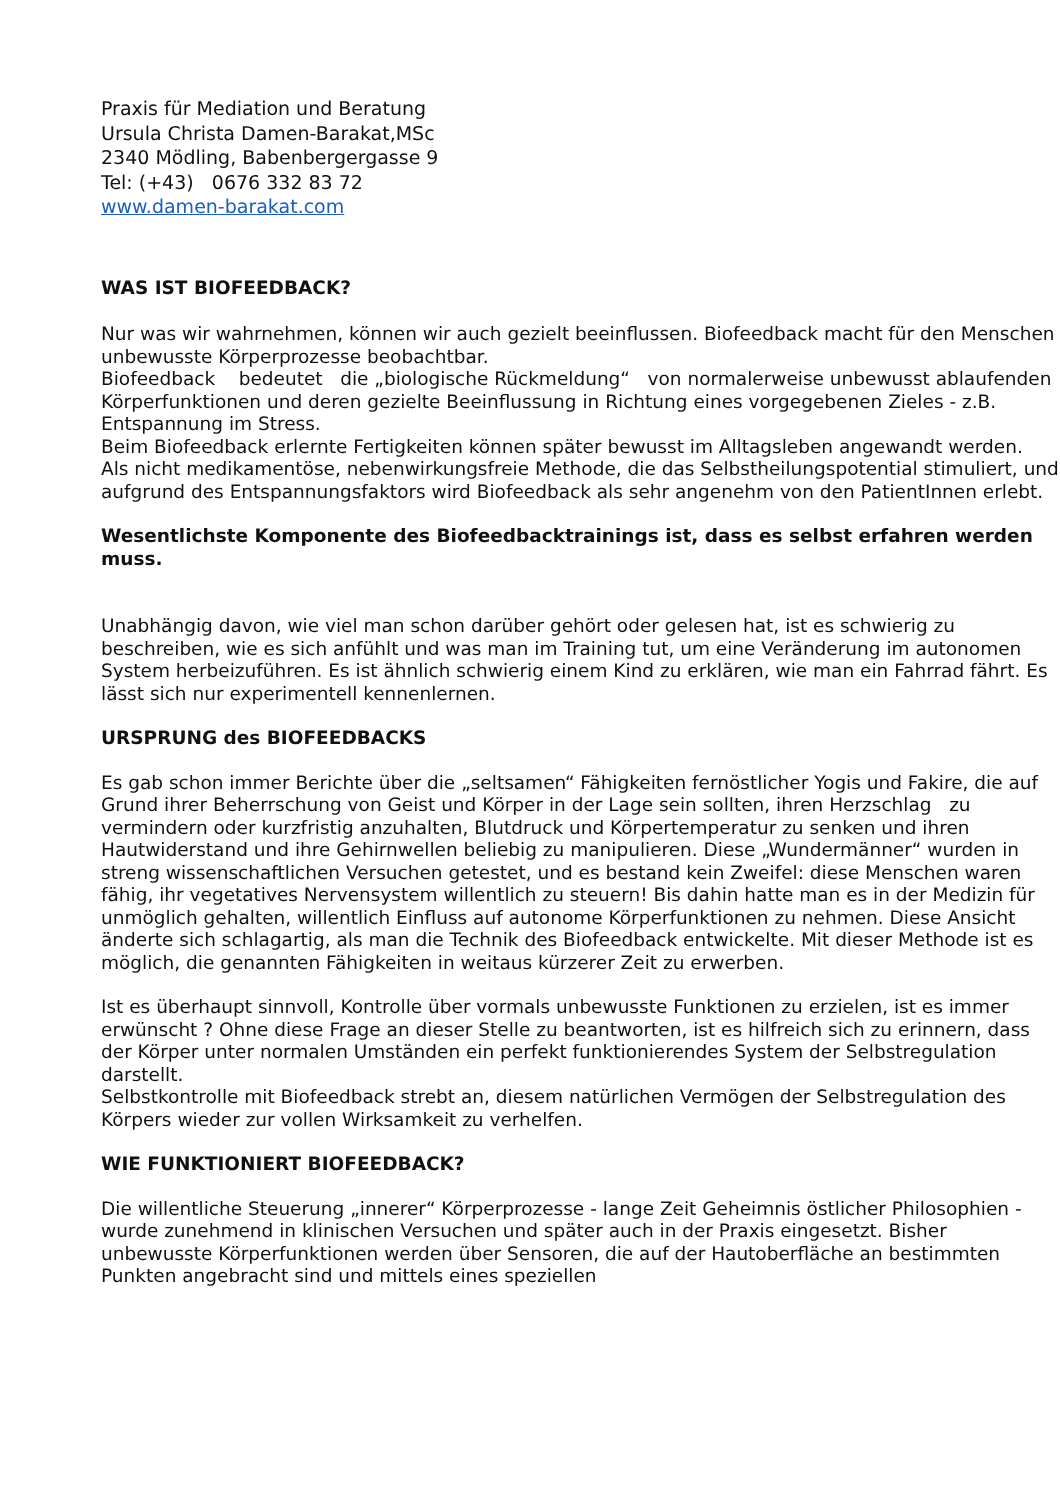Praxis für Mediation und Beratung
Ursula Christa Damen-Barakat,MSc
2340 Mödling, Babenbergergasse 9
Tel: (+43) 0676 332 83 72
www.damen-barakat.com
WAS IST BIOFEEDBACK?
Nur was wir wahrnehmen, können wir auch gezielt beeinflussen. Biofeedback macht für den Menschen unbewusste Körperprozesse beobachtbar.
Biofeedback bedeutet die „biologische Rückmeldung“ von normalerweise unbewusst ablaufenden Körperfunktionen und deren gezielte Beeinflussung in Richtung eines vorgegebenen Zieles - z.B. Entspannung im Stress.
Beim Biofeedback erlernte Fertigkeiten können später bewusst im Alltagsleben angewandt werden.
Als nicht medikamentöse, nebenwirkungsfreie Methode, die das Selbstheilungspotential stimuliert, und aufgrund des Entspannungsfaktors wird Biofeedback als sehr angenehm von den PatientInnen erlebt.
Wesentlichste Komponente des Biofeedbacktrainings ist, dass es selbst erfahren werden muss.
Unabhängig davon, wie viel man schon darüber gehört oder gelesen hat, ist es schwierig zu beschreiben, wie es sich anfühlt und was man im Training tut, um eine Veränderung im autonomen System herbeizuführen. Es ist ähnlich schwierig einem Kind zu erklären, wie man ein Fahrrad fährt. Es lässt sich nur experimentell kennenlernen.
URSPRUNG des BIOFEEDBACKS
Es gab schon immer Berichte über die „seltsamen“ Fähigkeiten fernöstlicher Yogis und Fakire, die auf Grund ihrer Beherrschung von Geist und Körper in der Lage sein sollten, ihren Herzschlag zu vermindern oder kurzfristig anzuhalten, Blutdruck und Körpertemperatur zu senken und ihren Hautwiderstand und ihre Gehirnwellen beliebig zu manipulieren. Diese „Wundermänner“ wurden in streng wissenschaftlichen Versuchen getestet, und es bestand kein Zweifel: diese Menschen waren fähig, ihr vegetatives Nervensystem willentlich zu steuern! Bis dahin hatte man es in der Medizin für unmöglich gehalten, willentlich Einfluss auf autonome Körperfunktionen zu nehmen. Diese Ansicht änderte sich schlagartig, als man die Technik des Biofeedback entwickelte. Mit dieser Methode ist es möglich, die genannten Fähigkeiten in weitaus kürzerer Zeit zu erwerben.
Ist es überhaupt sinnvoll, Kontrolle über vormals unbewusste Funktionen zu erzielen, ist es immer erwünscht ? Ohne diese Frage an dieser Stelle zu beantworten, ist es hilfreich sich zu erinnern, dass der Körper unter normalen Umständen ein perfekt funktionierendes System der Selbstregulation darstellt.
Selbstkontrolle mit Biofeedback strebt an, diesem natürlichen Vermögen der Selbstregulation des Körpers wieder zur vollen Wirksamkeit zu verhelfen.
WIE FUNKTIONIERT BIOFEEDBACK?
Die willentliche Steuerung „innerer“ Körperprozesse - lange Zeit Geheimnis östlicher Philosophien - wurde zunehmend in klinischen Versuchen und später auch in der Praxis eingesetzt. Bisher unbewusste Körperfunktionen werden über Sensoren, die auf der Hautoberfläche an bestimmten Punkten angebracht sind und mittels eines speziellen